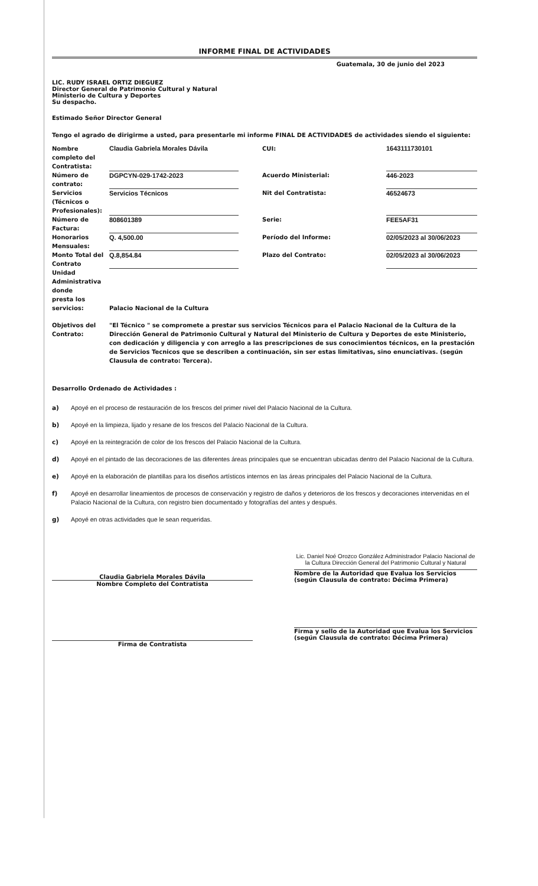INFORME FINAL DE ACTIVIDADES
Guatemala, 30 de junio del 2023
LIC. RUDY ISRAEL ORTIZ DIEGUEZ
Director General de Patrimonio Cultural y Natural
Ministerio de Cultura y Deportes
Su despacho.
Estimado Señor Director General
Tengo el agrado de dirigirme a usted, para presentarle mi informe FINAL DE ACTIVIDADES de actividades siendo el siguiente:
| Nombre completo del Contratista: | Claudia Gabriela Morales Dávila | CUI: | 1643111730101 |
| Número de contrato: | DGPCYN-029-1742-2023 | Acuerdo Ministerial: | 446-2023 |
| Servicios (Técnicos o Profesionales): | Servicios Técnicos | Nit del Contratista: | 46524673 |
| Número de Factura: | 808601389 | Serie: | FEE5AF31 |
| Honorarios Mensuales: | Q. 4,500.00 | Período del Informe: | 02/05/2023 al 30/06/2023 |
| Monto Total del Contrato | Q.8,854.84 | Plazo del Contrato: | 02/05/2023 al 30/06/2023 |
| Unidad Administrativa donde presta los servicios: | Palacio Nacional de la Cultura | | |
| Objetivos del Contrato: | "El Técnico " se compromete a prestar sus servicios Técnicos para el Palacio Nacional de la Cultura de la Dirección General de Patrimonio Cultural y Natural del Ministerio de Cultura y Deportes de este Ministerio, con dedicación y diligencia y con arreglo a las prescripciones de sus conocimientos técnicos, en la prestación de Servicios Tecnicos que se describen a continuación, sin ser estas limitativas, sino enunciativas. (según Clausula de contrato: Tercera). | | |
Desarrollo Ordenado de Actividades :
| a) | Apoyé en el proceso de restauración de los frescos del primer nivel del Palacio Nacional de la Cultura. |
| b) | Apoyé en la limpieza, lijado y resane de los frescos del Palacio Nacional de la Cultura. |
| c) | Apoyé en la reintegración de color de los frescos del Palacio Nacional de la Cultura. |
| d) | Apoyé en el pintado de las decoraciones de las diferentes áreas principales que se encuentran ubicadas dentro del Palacio Nacional de la Cultura. |
| e) | Apoyé en la elaboración de plantillas para los diseños artísticos internos en las áreas principales del Palacio Nacional de la Cultura. |
| f) | Apoyé en desarrollar lineamientos de procesos de conservación y registro de daños y deterioros de los frescos y decoraciones intervenidas en el Palacio Nacional de la Cultura, con registro bien documentado y fotografías del antes y después. |
| g) | Apoyé en otras actividades que le sean requeridas. |
Claudia Gabriela Morales Dávila
Nombre Completo del Contratista
Firma de Contratista
Lic. Daniel Noé Orozco González Administrador Palacio Nacional de la Cultura Dirección General del Patrimonio Cultural y Natural
Nombre de la Autoridad que Evalua los Servicios
(según Clausula de contrato: Décima Primera)
Firma y sello de la Autoridad que Evalua los Servicios
(según Clausula de contrato: Décima Primera)